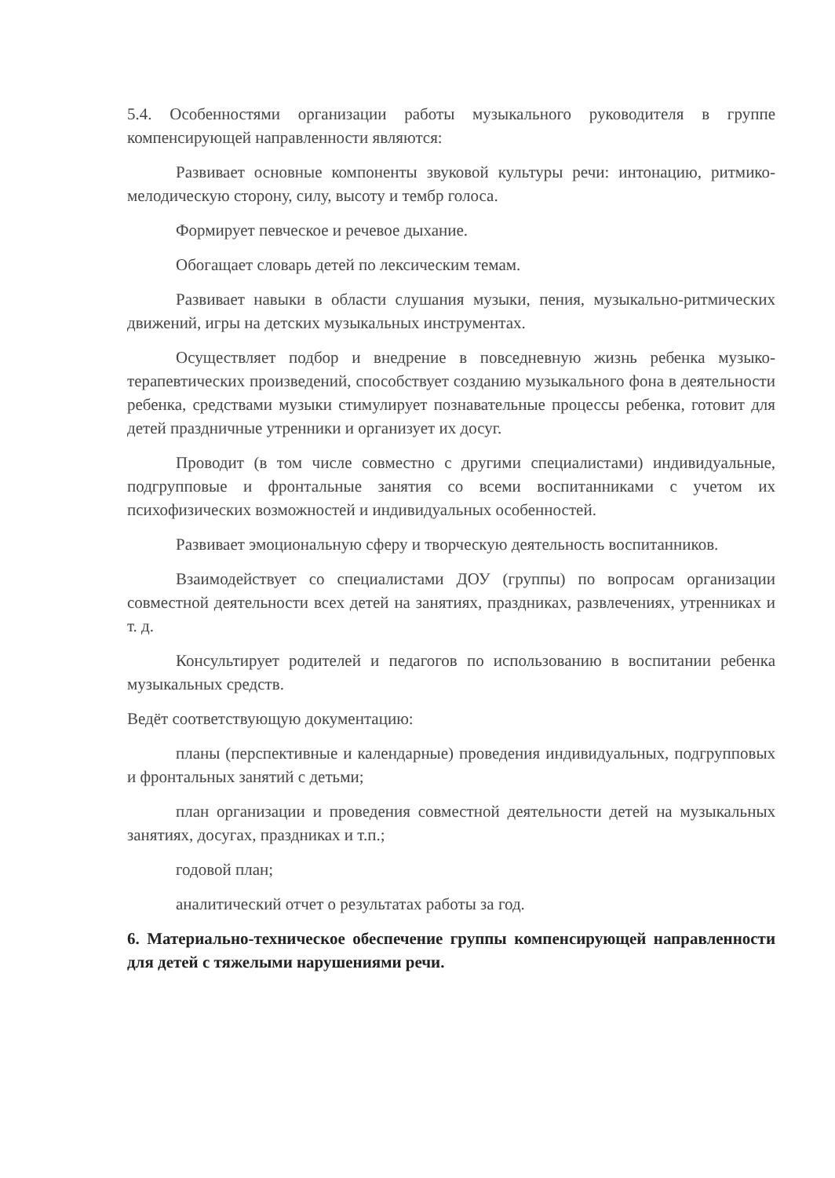5.4. Особенностями организации работы музыкального руководителя в группе компенсирующей направленности являются:
Развивает основные компоненты звуковой культуры речи: интонацию, ритмико-мелодическую сторону, силу, высоту и тембр голоса.
Формирует певческое и речевое дыхание.
Обогащает словарь детей по лексическим темам.
Развивает навыки в области слушания музыки, пения, музыкально-ритмических движений, игры на детских музыкальных инструментах.
Осуществляет подбор и внедрение в повседневную жизнь ребенка музыко- терапевтических произведений, способствует созданию музыкального фона в деятельности ребенка, средствами музыки стимулирует познавательные процессы ребенка, готовит для детей праздничные утренники и организует их досуг.
Проводит (в том числе совместно с другими специалистами) индивидуальные, подгрупповые и фронтальные занятия со всеми воспитанниками с учетом их психофизических возможностей и индивидуальных особенностей.
Развивает эмоциональную сферу и творческую деятельность воспитанников.
Взаимодействует со специалистами ДОУ (группы) по вопросам организации совместной деятельности всех детей на занятиях, праздниках, развлечениях, утренниках и т. д.
Консультирует родителей и педагогов по использованию в воспитании ребенка музыкальных средств.
Ведёт соответствующую документацию:
планы (перспективные и календарные) проведения индивидуальных, подгрупповых и фронтальных занятий с детьми;
план организации и проведения совместной деятельности детей на музыкальных занятиях, досугах, праздниках и т.п.;
годовой план;
аналитический отчет о результатах работы за год.
6. Материально-техническое обеспечение группы компенсирующей направленности для детей с тяжелыми нарушениями речи.